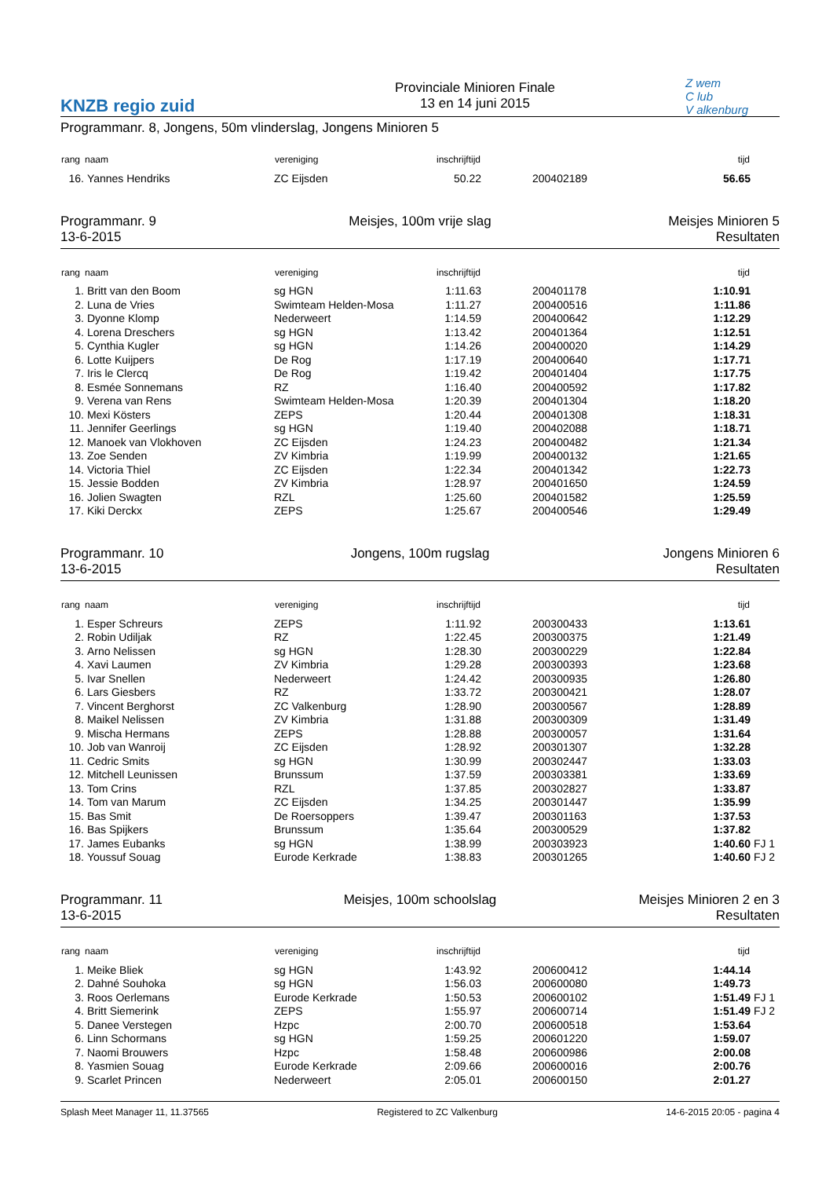KNZB regio zuid
Provinciale Minioren Finale
13 en 14 juni 2015
Z wem
C lub
V alkenburg
Programmanr. 8, Jongens, 50m vlinderslag, Jongens Minioren 5
| rang | naam | vereniging | inschrijftijd | | tijd | |
| --- | --- | --- | --- | --- | --- | --- |
| 16. | Yannes Hendriks | ZC Eijsden | 50.22 | 200402189 | 56.65 | |
Programmanr. 9
13-6-2015
Meisjes, 100m vrije slag Meisjes Minioren 5
Resultaten
| rang | naam | vereniging | inschrijftijd | | tijd | |
| --- | --- | --- | --- | --- | --- | --- |
| 1. | Britt van den Boom | sg HGN | 1:11.63 | 200401178 | 1:10.91 | |
| 2. | Luna de Vries | Swimteam Helden-Mosa | 1:11.27 | 200400516 | 1:11.86 | |
| 3. | Dyonne Klomp | Nederweert | 1:14.59 | 200400642 | 1:12.29 | |
| 4. | Lorena Dreschers | sg HGN | 1:13.42 | 200401364 | 1:12.51 | |
| 5. | Cynthia Kugler | sg HGN | 1:14.26 | 200400020 | 1:14.29 | |
| 6. | Lotte Kuijpers | De Rog | 1:17.19 | 200400640 | 1:17.71 | |
| 7. | Iris le Clercq | De Rog | 1:19.42 | 200401404 | 1:17.75 | |
| 8. | Esmée Sonnemans | RZ | 1:16.40 | 200400592 | 1:17.82 | |
| 9. | Verena van Rens | Swimteam Helden-Mosa | 1:20.39 | 200401304 | 1:18.20 | |
| 10. | Mexi Kösters | ZEPS | 1:20.44 | 200401308 | 1:18.31 | |
| 11. | Jennifer Geerlings | sg HGN | 1:19.40 | 200402088 | 1:18.71 | |
| 12. | Manoek van Vlokhoven | ZC Eijsden | 1:24.23 | 200400482 | 1:21.34 | |
| 13. | Zoe Senden | ZV Kimbria | 1:19.99 | 200400132 | 1:21.65 | |
| 14. | Victoria Thiel | ZC Eijsden | 1:22.34 | 200401342 | 1:22.73 | |
| 15. | Jessie Bodden | ZV Kimbria | 1:28.97 | 200401650 | 1:24.59 | |
| 16. | Jolien Swagten | RZL | 1:25.60 | 200401582 | 1:25.59 | |
| 17. | Kiki Derckx | ZEPS | 1:25.67 | 200400546 | 1:29.49 | |
Programmanr. 10
13-6-2015
Jongens, 100m rugslag Jongens Minioren 6
Resultaten
| rang | naam | vereniging | inschrijftijd | | tijd | |
| --- | --- | --- | --- | --- | --- | --- |
| 1. | Esper Schreurs | ZEPS | 1:11.92 | 200300433 | 1:13.61 | |
| 2. | Robin Udiljak | RZ | 1:22.45 | 200300375 | 1:21.49 | |
| 3. | Arno Nelissen | sg HGN | 1:28.30 | 200300229 | 1:22.84 | |
| 4. | Xavi Laumen | ZV Kimbria | 1:29.28 | 200300393 | 1:23.68 | |
| 5. | Ivar Snellen | Nederweert | 1:24.42 | 200300935 | 1:26.80 | |
| 6. | Lars Giesbers | RZ | 1:33.72 | 200300421 | 1:28.07 | |
| 7. | Vincent Berghorst | ZC Valkenburg | 1:28.90 | 200300567 | 1:28.89 | |
| 8. | Maikel Nelissen | ZV Kimbria | 1:31.88 | 200300309 | 1:31.49 | |
| 9. | Mischa Hermans | ZEPS | 1:28.88 | 200300057 | 1:31.64 | |
| 10. | Job van Wanroij | ZC Eijsden | 1:28.92 | 200301307 | 1:32.28 | |
| 11. | Cedric Smits | sg HGN | 1:30.99 | 200302447 | 1:33.03 | |
| 12. | Mitchell Leunissen | Brunssum | 1:37.59 | 200303381 | 1:33.69 | |
| 13. | Tom Crins | RZL | 1:37.85 | 200302827 | 1:33.87 | |
| 14. | Tom van Marum | ZC Eijsden | 1:34.25 | 200301447 | 1:35.99 | |
| 15. | Bas Smit | De Roersoppers | 1:39.47 | 200301163 | 1:37.53 | |
| 16. | Bas Spijkers | Brunssum | 1:35.64 | 200300529 | 1:37.82 | |
| 17. | James Eubanks | sg HGN | 1:38.99 | 200303923 | 1:40.60 | FJ 1 |
| 18. | Youssuf Souag | Eurode Kerkrade | 1:38.83 | 200301265 | 1:40.60 | FJ 2 |
Programmanr. 11
13-6-2015
Meisjes, 100m schoolslag Meisjes Minioren 2 en 3
Resultaten
| rang | naam | vereniging | inschrijftijd | | tijd | |
| --- | --- | --- | --- | --- | --- | --- |
| 1. | Meike Bliek | sg HGN | 1:43.92 | 200600412 | 1:44.14 | |
| 2. | Dahné Souhoka | sg HGN | 1:56.03 | 200600080 | 1:49.73 | |
| 3. | Roos Oerlemans | Eurode Kerkrade | 1:50.53 | 200600102 | 1:51.49 | FJ 1 |
| 4. | Britt Siemerink | ZEPS | 1:55.97 | 200600714 | 1:51.49 | FJ 2 |
| 5. | Danee Verstegen | Hzpc | 2:00.70 | 200600518 | 1:53.64 | |
| 6. | Linn Schormans | sg HGN | 1:59.25 | 200601220 | 1:59.07 | |
| 7. | Naomi Brouwers | Hzpc | 1:58.48 | 200600986 | 2:00.08 | |
| 8. | Yasmien Souag | Eurode Kerkrade | 2:09.66 | 200600016 | 2:00.76 | |
| 9. | Scarlet Princen | Nederweert | 2:05.01 | 200600150 | 2:01.27 | |
Splash Meet Manager 11, 11.37565 Registered to ZC Valkenburg 14-6-2015 20:05 - pagina 4